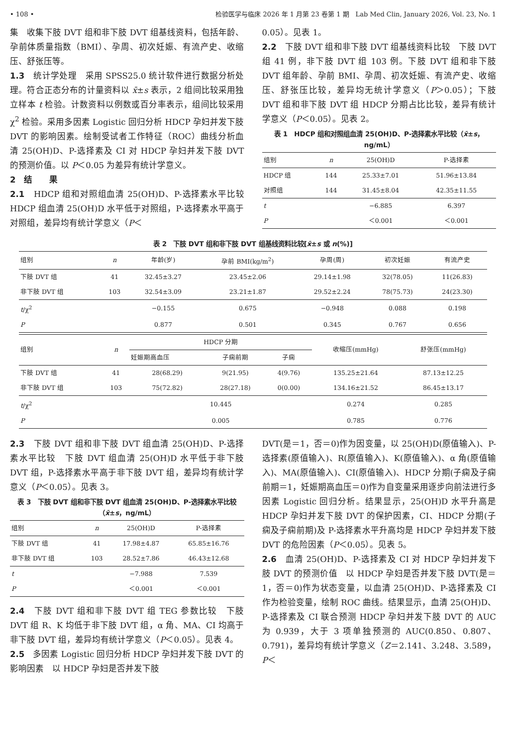• 108 • 检验医学与临床 2026 年 1 月第 23 卷第 1 期　Lab Med Clin, January 2026, Vol. 23, No. 1
集　收集下肢 DVT 组和非下肢 DVT 组基线资料，包括年龄、孕前体质量指数（BMI）、孕周、初次妊娠、有流产史、收缩压、舒张压等。
1.3　统计学处理　采用 SPSS25.0 统计软件进行数据分析处理。符合正态分布的计量资料以 x̄±s 表示，2 组间比较采用独立样本 t 检验。计数资料以例数或百分率表示，组间比较采用 χ<sup>2</sup> 检验。采用多因素 Logistic 回归分析 HDCP 孕妇并发下肢 DVT 的影响因素。绘制受试者工作特征（ROC）曲线分析血清 25(OH)D、P-选择素及 CI 对 HDCP 孕妇并发下肢 DVT 的预测价值。以 P＜0.05 为差异有统计学意义。
2　结　　果
2.1　HDCP 组和对照组血清 25(OH)D、P-选择素水平比较　HDCP 组血清 25(OH)D 水平低于对照组，P-选择素水平高于对照组，差异均有统计学意义（P＜
0.05）。见表 1。
2.2　下肢 DVT 组和非下肢 DVT 组基线资料比较　下肢 DVT 组 41 例，非下肢 DVT 组 103 例。下肢 DVT 组和非下肢 DVT 组年龄、孕前 BMI、孕周、初次妊娠、有流产史、收缩压、舒张压比较，差异均无统计学意义（P＞0.05）；下肢 DVT 组和非下肢 DVT 组 HDCP 分期占比比较，差异有统计学意义（P＜0.05）。见表 2。
表 1　HDCP 组和对照组血清 25(OH)D、P-选择素水平比较（x̄±s，ng/mL）
| 组别 | n | 25(OH)D | P-选择素 |
| --- | --- | --- | --- |
| HDCP 组 | 144 | 25.33±7.01 | 51.96±13.84 |
| 对照组 | 144 | 31.45±8.04 | 42.35±11.55 |
| t | | −6.885 | 6.397 |
| P | | ＜0.001 | ＜0.001 |
表 2　下肢 DVT 组和非下肢 DVT 组基线资料比较[x̄±s 或 n(%)]
| 组别 | n | 年龄(岁) | 孕前 BMI(kg/m<sup>2</sup>) | 孕周(周) | 初次妊娠 | 有流产史 |
| --- | --- | --- | --- | --- | --- | --- |
| 下肢 DVT 组 | 41 | 32.45±3.27 | 23.45±2.06 | 29.14±1.98 | 32(78.05) | 11(26.83) |
| 非下肢 DVT 组 | 103 | 32.54±3.09 | 23.21±1.87 | 29.52±2.24 | 78(75.73) | 24(23.30) |
| t /χ<sup>2</sup> | | −0.155 | 0.675 | −0.948 | 0.088 | 0.198 |
| P | | 0.877 | 0.501 | 0.345 | 0.767 | 0.656 |
| 组别 | n | HDCP 分期 | | | 收缩压(mmHg) | 舒张压(mmHg) |
| --- | --- | --- | --- | --- | --- | --- |
| | | 妊娠期高血压 | 子痫前期 | 子痫 | | |
| 下肢 DVT 组 | 41 | 28(68.29) | 9(21.95) | 4(9.76) | 135.25±21.64 | 87.13±12.25 |
| 非下肢 DVT 组 | 103 | 75(72.82) | 28(27.18) | 0(0.00) | 134.16±21.52 | 86.45±13.17 |
| t /χ<sup>2</sup> | | 10.445 | | | 0.274 | 0.285 |
| P | | 0.005 | | | 0.785 | 0.776 |
2.3　下肢 DVT 组和非下肢 DVT 组血清 25(OH)D、P-选择素水平比较　下肢 DVT 组血清 25(OH)D 水平低于非下肢 DVT 组，P-选择素水平高于非下肢 DVT 组，差异均有统计学意义（P＜0.05）。见表 3。
表 3　下肢 DVT 组和非下肢 DVT 组血清 25(OH)D、P-选择素水平比较（x̄±s，ng/mL）
| 组别 | n | 25(OH)D | P-选择素 |
| --- | --- | --- | --- |
| 下肢 DVT 组 | 41 | 17.98±4.87 | 65.85±16.76 |
| 非下肢 DVT 组 | 103 | 28.52±7.86 | 46.43±12.68 |
| t | | −7.988 | 7.539 |
| P | | ＜0.001 | ＜0.001 |
2.4　下肢 DVT 组和非下肢 DVT 组 TEG 参数比较　下肢 DVT 组 R、K 均低于非下肢 DVT 组，α 角、MA、CI 均高于非下肢 DVT 组，差异均有统计学意义（P＜0.05）。见表 4。
2.5　多因素 Logistic 回归分析 HDCP 孕妇并发下肢 DVT 的影响因素　以 HDCP 孕妇是否并发下肢
DVT(是＝1，否＝0)作为因变量，以 25(OH)D(原值输入)、P-选择素(原值输入)、R(原值输入)、K(原值输入)、α 角(原值输入)、MA(原值输入)、CI(原值输入)、HDCP 分期(子痫及子痫前期＝1，妊娠期高血压＝0)作为自变量采用逐步向前法进行多因素 Logistic 回归分析。结果显示，25(OH)D 水平升高是 HDCP 孕妇并发下肢 DVT 的保护因素，CI、HDCP 分期(子痫及子痫前期)及 P-选择素水平升高均是 HDCP 孕妇并发下肢 DVT 的危险因素（P＜0.05）。见表 5。
2.6　血清 25(OH)D、P-选择素及 CI 对 HDCP 孕妇并发下肢 DVT 的预测价值　以 HDCP 孕妇是否并发下肢 DVT(是＝1，否＝0)作为状态变量，以血清 25(OH)D、P-选择素及 CI 作为检验变量，绘制 ROC 曲线。结果显示，血清 25(OH)D、P-选择素及 CI 联合预测 HDCP 孕妇并发下肢 DVT 的 AUC 为 0.939，大于 3 项单独预测的 AUC(0.850、0.807、0.791)，差异均有统计学意义（Z＝2.141、3.248、3.589，P＜